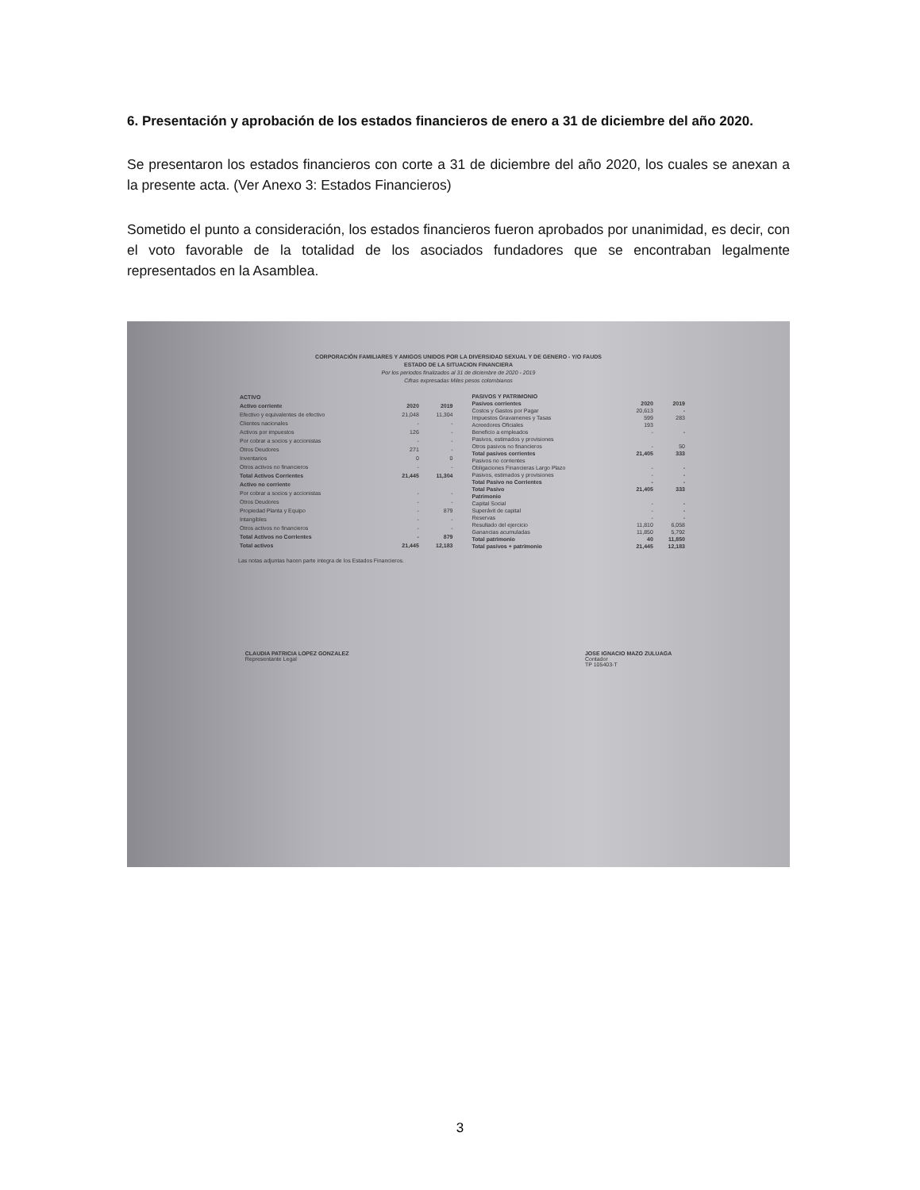6. Presentación y aprobación de los estados financieros de enero a 31 de diciembre del año 2020.
Se presentaron los estados financieros con corte a 31 de diciembre del año 2020, los cuales se anexan a la presente acta. (Ver Anexo 3: Estados Financieros)
Sometido el punto a consideración, los estados financieros fueron aprobados por unanimidad, es decir, con el voto favorable de la totalidad de los asociados fundadores que se encontraban legalmente representados en la Asamblea.
CORPORACIÓN FAMILIARES Y AMIGOS UNIDOS POR LA DIVERSIDAD SEXUAL Y DE GENERO - Y/O FAUDS
ESTADO DE LA SITUACION FINANCIERA
Por los periodos finalizados al 31 de diciembre de 2020 - 2019
Cifras expresadas Miles pesos colombianos
| ACTIVO | | |
| --- | --- | --- |
| Activo corriente | 2020 | 2019 |
| Efectivo y equivalentes de efectivo | 21,048 | 11,304 |
| Clientes nacionales | - | - |
| Activos por impuestos | 126 | - |
| Por cobrar a socios y accionistas | - | - |
| Otros Deudores | 271 | - |
| Inventarios | 0 | 0 |
| Otros activos no financieros | - | - |
| Total Activos Corrientes | 21,445 | 11,304 |
| Activo no corriente | | |
| Por cobrar a socios y accionistas | - | - |
| Otros Deudores | - | - |
| Propiedad Planta y Equipo | - | 879 |
| Intangibles | - | - |
| Otros activos no financieros | - | - |
| Total Activos no Corrientes | - | 879 |
| Total activos | 21,445 | 12,183 |
| PASIVOS Y PATRIMONIO | | |
| --- | --- | --- |
| Pasivos corrientes | 2020 | 2019 |
| Costos y Gastos por Pagar | 20,613 | - |
| Impuestos Gravamenes y Tasas | 599 | 283 |
| Acreedores Oficiales | 193 | |
| Beneficio a empleados | - | - |
| Pasivos, estimados y provisiones | | |
| Otros pasivos no financieros | - | 50 |
| Total pasivos corrientes | 21,405 | 333 |
| Pasivos no corrientes | | |
| Obligaciones Financieras Largo Plazo | - | - |
| Pasivos, estimados y provisiones | - | - |
| Total Pasivo no Corrientes | - | - |
| Total Pasivo | 21,405 | 333 |
| Patrimonio | | |
| Capital Social | - | - |
| Superávit de capital | - | - |
| Reservas | - | - |
| Resultado del ejercicio | 11,810 | 6,058 |
| Ganancias acumuladas | 11,850 | 5,792 |
| Total patrimonio | 40 | 11,850 |
| Total pasivos + patrimonio | 21,445 | 12,183 |
Las notas adjuntas hacen parte integra de los Estados Financieros.
CLAUDIA PATRICIA LOPEZ GONZALEZ
Representante Legal
JOSE IGNACIO MAZO ZULUAGA
Contador
TP 105403-T
3